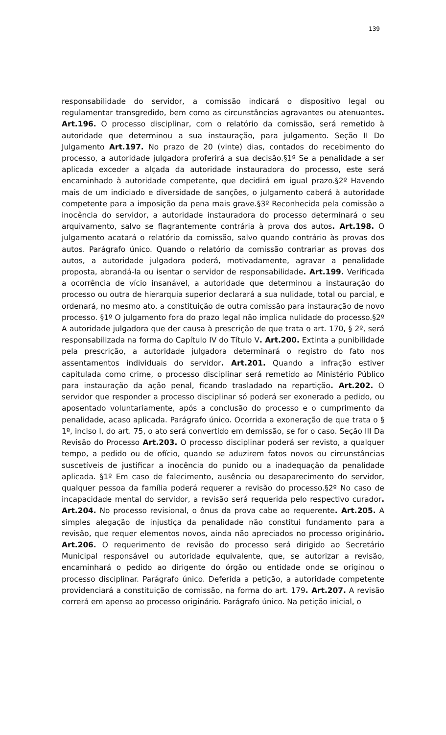139
responsabilidade do servidor, a comissão indicará o dispositivo legal ou regulamentar transgredido, bem como as circunstâncias agravantes ou atenuantes. Art.196. O processo disciplinar, com o relatório da comissão, será remetido à autoridade que determinou a sua instauração, para julgamento. Seção II Do Julgamento Art.197. No prazo de 20 (vinte) dias, contados do recebimento do processo, a autoridade julgadora proferirá a sua decisão.§1º Se a penalidade a ser aplicada exceder a alçada da autoridade instauradora do processo, este será encaminhado à autoridade competente, que decidirá em igual prazo.§2º Havendo mais de um indiciado e diversidade de sanções, o julgamento caberá à autoridade competente para a imposição da pena mais grave.§3º Reconhecida pela comissão a inocência do servidor, a autoridade instauradora do processo determinará o seu arquivamento, salvo se flagrantemente contrária à prova dos autos. Art.198. O julgamento acatará o relatório da comissão, salvo quando contrário às provas dos autos. Parágrafo único. Quando o relatório da comissão contrariar as provas dos autos, a autoridade julgadora poderá, motivadamente, agravar a penalidade proposta, abrandá-la ou isentar o servidor de responsabilidade. Art.199. Verificada a ocorrência de vício insanável, a autoridade que determinou a instauração do processo ou outra de hierarquia superior declarará a sua nulidade, total ou parcial, e ordenará, no mesmo ato, a constituição de outra comissão para instauração de novo processo. §1º O julgamento fora do prazo legal não implica nulidade do processo.§2º A autoridade julgadora que der causa à prescrição de que trata o art. 170, § 2º, será responsabilizada na forma do Capítulo IV do Título V. Art.200. Extinta a punibilidade pela prescrição, a autoridade julgadora determinará o registro do fato nos assentamentos individuais do servidor. Art.201. Quando a infração estiver capitulada como crime, o processo disciplinar será remetido ao Ministério Público para instauração da ação penal, ficando trasladado na repartição. Art.202. O servidor que responder a processo disciplinar só poderá ser exonerado a pedido, ou aposentado voluntariamente, após a conclusão do processo e o cumprimento da penalidade, acaso aplicada. Parágrafo único. Ocorrida a exoneração de que trata o § 1º, inciso I, do art. 75, o ato será convertido em demissão, se for o caso. Seção III Da Revisão do Processo Art.203. O processo disciplinar poderá ser revisto, a qualquer tempo, a pedido ou de ofício, quando se aduzirem fatos novos ou circunstâncias suscetíveis de justificar a inocência do punido ou a inadequação da penalidade aplicada. §1º Em caso de falecimento, ausência ou desaparecimento do servidor, qualquer pessoa da família poderá requerer a revisão do processo.§2º No caso de incapacidade mental do servidor, a revisão será requerida pelo respectivo curador. Art.204. No processo revisional, o ônus da prova cabe ao requerente. Art.205. A simples alegação de injustiça da penalidade não constitui fundamento para a revisão, que requer elementos novos, ainda não apreciados no processo originário. Art.206. O requerimento de revisão do processo será dirigido ao Secretário Municipal responsável ou autoridade equivalente, que, se autorizar a revisão, encaminhará o pedido ao dirigente do órgão ou entidade onde se originou o processo disciplinar. Parágrafo único. Deferida a petição, a autoridade competente providenciará a constituição de comissão, na forma do art. 179. Art.207. A revisão correrá em apenso ao processo originário. Parágrafo único. Na petição inicial, o